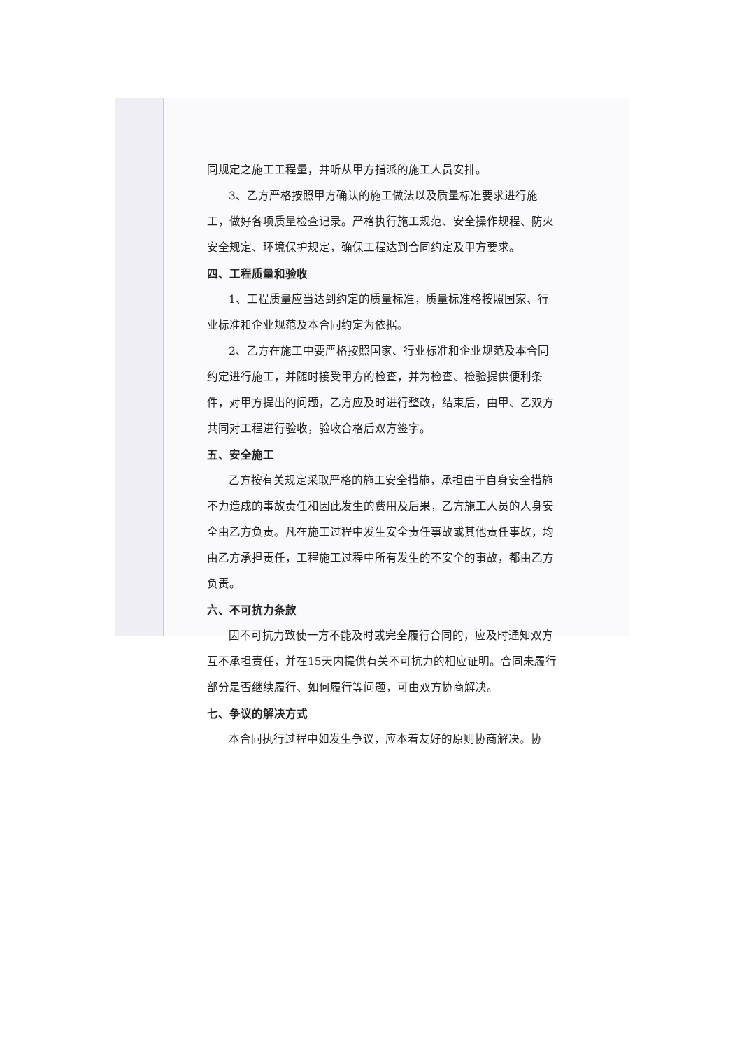同规定之施工工程量，并听从甲方指派的施工人员安排。
3、乙方严格按照甲方确认的施工做法以及质量标准要求进行施工，做好各项质量检查记录。严格执行施工规范、安全操作规程、防火安全规定、环境保护规定，确保工程达到合同约定及甲方要求。
四、工程质量和验收
1、工程质量应当达到约定的质量标准，质量标准格按照国家、行业标准和企业规范及本合同约定为依据。
2、乙方在施工中要严格按照国家、行业标准和企业规范及本合同约定进行施工，并随时接受甲方的检查，并为检查、检验提供便利条件，对甲方提出的问题，乙方应及时进行整改，结束后，由甲、乙双方共同对工程进行验收，验收合格后双方签字。
五、安全施工
乙方按有关规定采取严格的施工安全措施，承担由于自身安全措施不力造成的事故责任和因此发生的费用及后果，乙方施工人员的人身安全由乙方负责。凡在施工过程中发生安全责任事故或其他责任事故，均由乙方承担责任，工程施工过程中所有发生的不安全的事故，都由乙方负责。
六、不可抗力条款
因不可抗力致使一方不能及时或完全履行合同的，应及时通知双方互不承担责任，并在15天内提供有关不可抗力的相应证明。合同未履行部分是否继续履行、如何履行等问题，可由双方协商解决。
七、争议的解决方式
本合同执行过程中如发生争议，应本着友好的原则协商解决。协